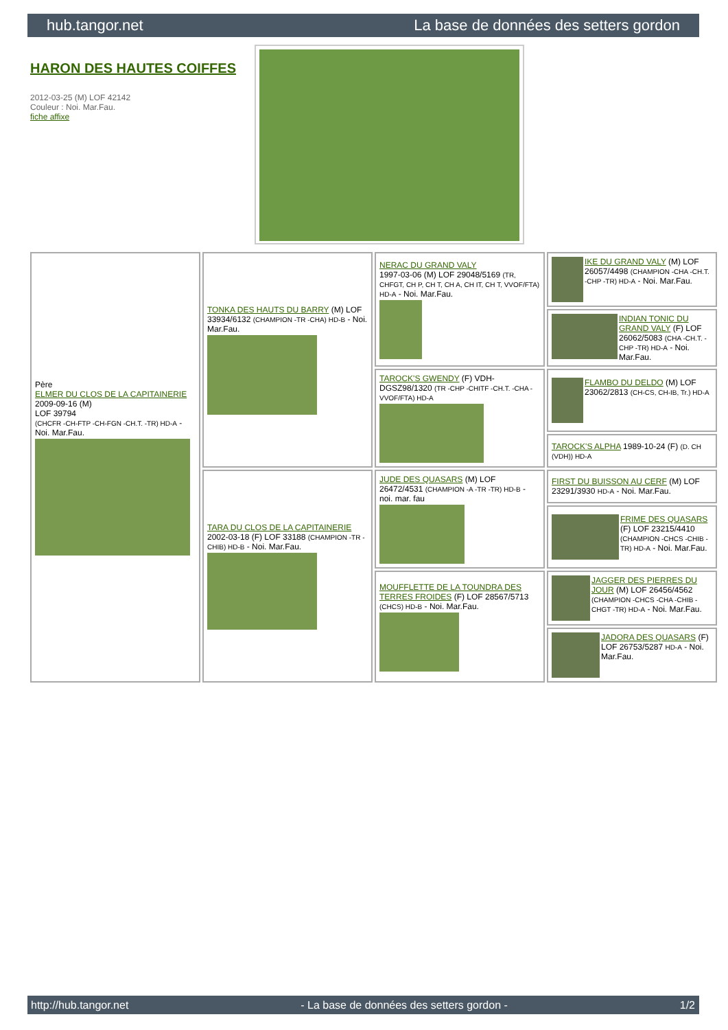hub.tangor.net La base de données des setters gordon
HARON DES HAUTES COIFFES
2012-03-25 (M) LOF 42142
Couleur : Noi. Mar.Fau.
fiche affixe
| Père ELMER DU CLOS DE LA CAPITAINERIE 2009-09-16 (M) LOF 39794 (CHCFR -CH-FTP -CH-FGN -CH.T. -TR) HD-A - Noi. Mar.Fau. | TONKA DES HAUTS DU BARRY (M) LOF 33934/6132 (CHAMPION -TR -CHA) HD-B - Noi. Mar.Fau. | NERAC DU GRAND VALY 1997-03-06 (M) LOF 29048/5169 (TR, CHFGT, CH P, CH T, CH A, CH IT, CH T, VVOF/FTA) HD-A - Noi. Mar.Fau. | IKE DU GRAND VALY (M) LOF 26057/4498 (CHAMPION -CHA -CH.T. -CHP -TR) HD-A - Noi. Mar.Fau. |
| | | | INDIAN TONIC DU GRAND VALY (F) LOF 26062/5083 (CHA -CH.T. -CHP -TR) HD-A - Noi. Mar.Fau. |
| | | TAROCK'S GWENDY (F) VDH-DGSZ98/1320 (TR -CHP -CHITF -CH.T. -CHA -VVOF/FTA) HD-A | FLAMBO DU DELDO (M) LOF 23062/2813 (CH-CS, CH-IB, Tr.) HD-A |
| | | | TAROCK'S ALPHA 1989-10-24 (F) (D. CH (VDH)) HD-A |
| | TARA DU CLOS DE LA CAPITAINERIE 2002-03-18 (F) LOF 33188 (CHAMPION -TR -CHIB) HD-B - Noi. Mar.Fau. | JUDE DES QUASARS (M) LOF 26472/4531 (CHAMPION -A -TR -TR) HD-B - noi. mar. fau | FIRST DU BUISSON AU CERF (M) LOF 23291/3930 HD-A - Noi. Mar.Fau. |
| | | | FRIME DES QUASARS (F) LOF 23215/4410 (CHAMPION -CHCS -CHIB -TR) HD-A - Noi. Mar.Fau. |
| | | MOUFFLETTE DE LA TOUNDRA DES TERRES FROIDES (F) LOF 28567/5713 (CHCS) HD-B - Noi. Mar.Fau. | JAGGER DES PIERRES DU JOUR (M) LOF 26456/4562 (CHAMPION -CHCS -CHA -CHIB -CHGT -TR) HD-A - Noi. Mar.Fau. |
| | | | JADORA DES QUASARS (F) LOF 26753/5287 HD-A - Noi. Mar.Fau. |
http://hub.tangor.net - La base de données des setters gordon - 1/2